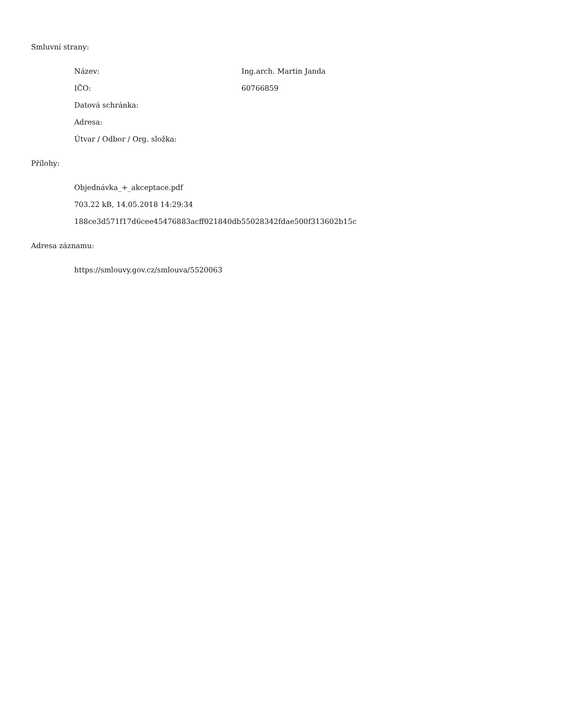Smluvní strany:
Název: Ing.arch. Martin Janda
IČO: 60766859
Datová schránka:
Adresa:
Útvar / Odbor / Org. složka:
Přílohy:
Objednávka_+_akceptace.pdf
703.22 kB, 14.05.2018 14:29:34
188ce3d571f17d6cee45476883acff021840db55028342fdae500f313602b15c
Adresa záznamu:
https://smlouvy.gov.cz/smlouva/5520063